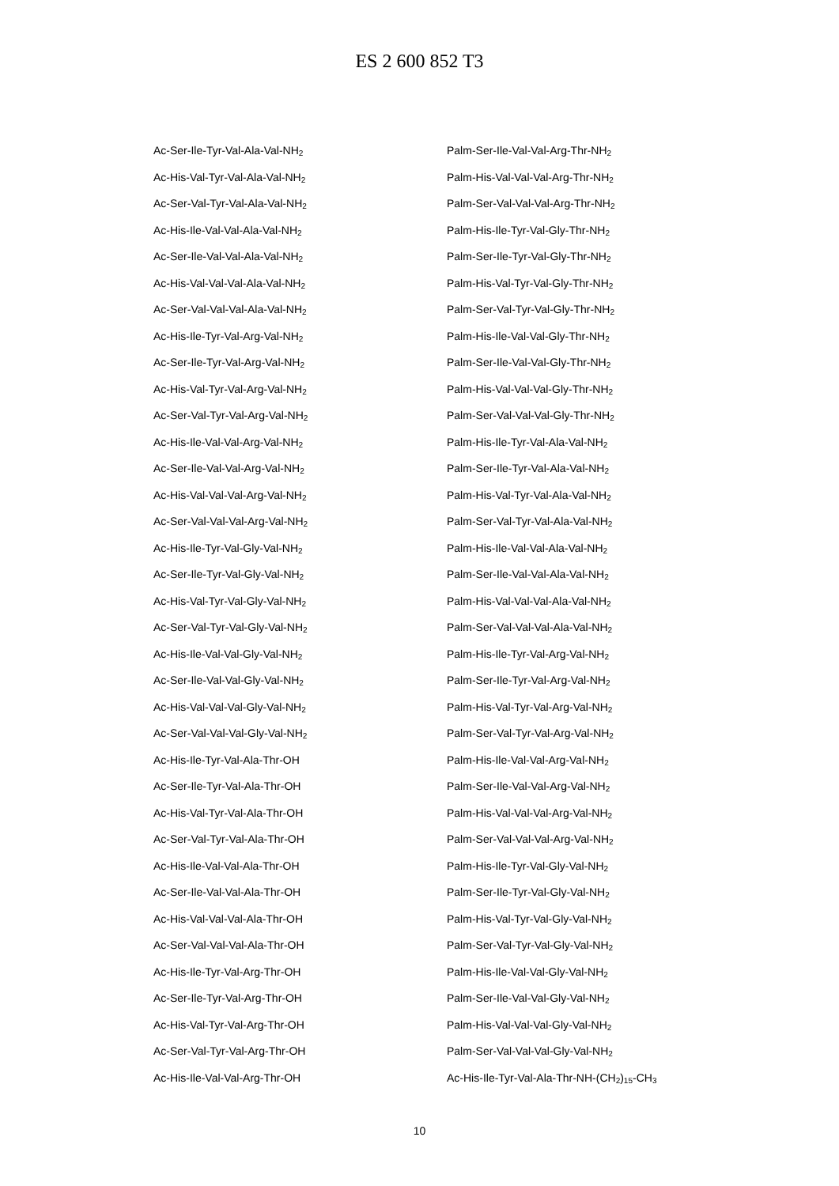ES 2 600 852 T3
Ac-Ser-Ile-Tyr-Val-Ala-Val-NH<sub>2</sub>
Ac-His-Val-Tyr-Val-Ala-Val-NH<sub>2</sub>
Ac-Ser-Val-Tyr-Val-Ala-Val-NH<sub>2</sub>
Ac-His-Ile-Val-Val-Ala-Val-NH<sub>2</sub>
Ac-Ser-Ile-Val-Val-Ala-Val-NH<sub>2</sub>
Ac-His-Val-Val-Val-Ala-Val-NH<sub>2</sub>
Ac-Ser-Val-Val-Val-Ala-Val-NH<sub>2</sub>
Ac-His-Ile-Tyr-Val-Arg-Val-NH<sub>2</sub>
Ac-Ser-Ile-Tyr-Val-Arg-Val-NH<sub>2</sub>
Ac-His-Val-Tyr-Val-Arg-Val-NH<sub>2</sub>
Ac-Ser-Val-Tyr-Val-Arg-Val-NH<sub>2</sub>
Ac-His-Ile-Val-Val-Arg-Val-NH<sub>2</sub>
Ac-Ser-Ile-Val-Val-Arg-Val-NH<sub>2</sub>
Ac-His-Val-Val-Val-Arg-Val-NH<sub>2</sub>
Ac-Ser-Val-Val-Val-Arg-Val-NH<sub>2</sub>
Ac-His-Ile-Tyr-Val-Gly-Val-NH<sub>2</sub>
Ac-Ser-Ile-Tyr-Val-Gly-Val-NH<sub>2</sub>
Ac-His-Val-Tyr-Val-Gly-Val-NH<sub>2</sub>
Ac-Ser-Val-Tyr-Val-Gly-Val-NH<sub>2</sub>
Ac-His-Ile-Val-Val-Gly-Val-NH<sub>2</sub>
Ac-Ser-Ile-Val-Val-Gly-Val-NH<sub>2</sub>
Ac-His-Val-Val-Val-Gly-Val-NH<sub>2</sub>
Ac-Ser-Val-Val-Val-Gly-Val-NH<sub>2</sub>
Ac-His-Ile-Tyr-Val-Ala-Thr-OH
Ac-Ser-Ile-Tyr-Val-Ala-Thr-OH
Ac-His-Val-Tyr-Val-Ala-Thr-OH
Ac-Ser-Val-Tyr-Val-Ala-Thr-OH
Ac-His-Ile-Val-Val-Ala-Thr-OH
Ac-Ser-Ile-Val-Val-Ala-Thr-OH
Ac-His-Val-Val-Val-Ala-Thr-OH
Ac-Ser-Val-Val-Val-Ala-Thr-OH
Ac-His-Ile-Tyr-Val-Arg-Thr-OH
Ac-Ser-Ile-Tyr-Val-Arg-Thr-OH
Ac-His-Val-Tyr-Val-Arg-Thr-OH
Ac-Ser-Val-Tyr-Val-Arg-Thr-OH
Ac-His-Ile-Val-Val-Arg-Thr-OH
Palm-Ser-Ile-Val-Val-Arg-Thr-NH<sub>2</sub>
Palm-His-Val-Val-Val-Arg-Thr-NH<sub>2</sub>
Palm-Ser-Val-Val-Val-Arg-Thr-NH<sub>2</sub>
Palm-His-Ile-Tyr-Val-Gly-Thr-NH<sub>2</sub>
Palm-Ser-Ile-Tyr-Val-Gly-Thr-NH<sub>2</sub>
Palm-His-Val-Tyr-Val-Gly-Thr-NH<sub>2</sub>
Palm-Ser-Val-Tyr-Val-Gly-Thr-NH<sub>2</sub>
Palm-His-Ile-Val-Val-Gly-Thr-NH<sub>2</sub>
Palm-Ser-Ile-Val-Val-Gly-Thr-NH<sub>2</sub>
Palm-His-Val-Val-Val-Gly-Thr-NH<sub>2</sub>
Palm-Ser-Val-Val-Val-Gly-Thr-NH<sub>2</sub>
Palm-His-Ile-Tyr-Val-Ala-Val-NH<sub>2</sub>
Palm-Ser-Ile-Tyr-Val-Ala-Val-NH<sub>2</sub>
Palm-His-Val-Tyr-Val-Ala-Val-NH<sub>2</sub>
Palm-Ser-Val-Tyr-Val-Ala-Val-NH<sub>2</sub>
Palm-His-Ile-Val-Val-Ala-Val-NH<sub>2</sub>
Palm-Ser-Ile-Val-Val-Ala-Val-NH<sub>2</sub>
Palm-His-Val-Val-Val-Ala-Val-NH<sub>2</sub>
Palm-Ser-Val-Val-Val-Ala-Val-NH<sub>2</sub>
Palm-His-Ile-Tyr-Val-Arg-Val-NH<sub>2</sub>
Palm-Ser-Ile-Tyr-Val-Arg-Val-NH<sub>2</sub>
Palm-His-Val-Tyr-Val-Arg-Val-NH<sub>2</sub>
Palm-Ser-Val-Tyr-Val-Arg-Val-NH<sub>2</sub>
Palm-His-Ile-Val-Val-Arg-Val-NH<sub>2</sub>
Palm-Ser-Ile-Val-Val-Arg-Val-NH<sub>2</sub>
Palm-His-Val-Val-Val-Arg-Val-NH<sub>2</sub>
Palm-Ser-Val-Val-Val-Arg-Val-NH<sub>2</sub>
Palm-His-Ile-Tyr-Val-Gly-Val-NH<sub>2</sub>
Palm-Ser-Ile-Tyr-Val-Gly-Val-NH<sub>2</sub>
Palm-His-Val-Tyr-Val-Gly-Val-NH<sub>2</sub>
Palm-Ser-Val-Tyr-Val-Gly-Val-NH<sub>2</sub>
Palm-His-Ile-Val-Val-Gly-Val-NH<sub>2</sub>
Palm-Ser-Ile-Val-Val-Gly-Val-NH<sub>2</sub>
Palm-His-Val-Val-Val-Gly-Val-NH<sub>2</sub>
Palm-Ser-Val-Val-Val-Gly-Val-NH<sub>2</sub>
Ac-His-Ile-Tyr-Val-Ala-Thr-NH-(CH<sub>2</sub>)<sub>15</sub>-CH<sub>3</sub>
10